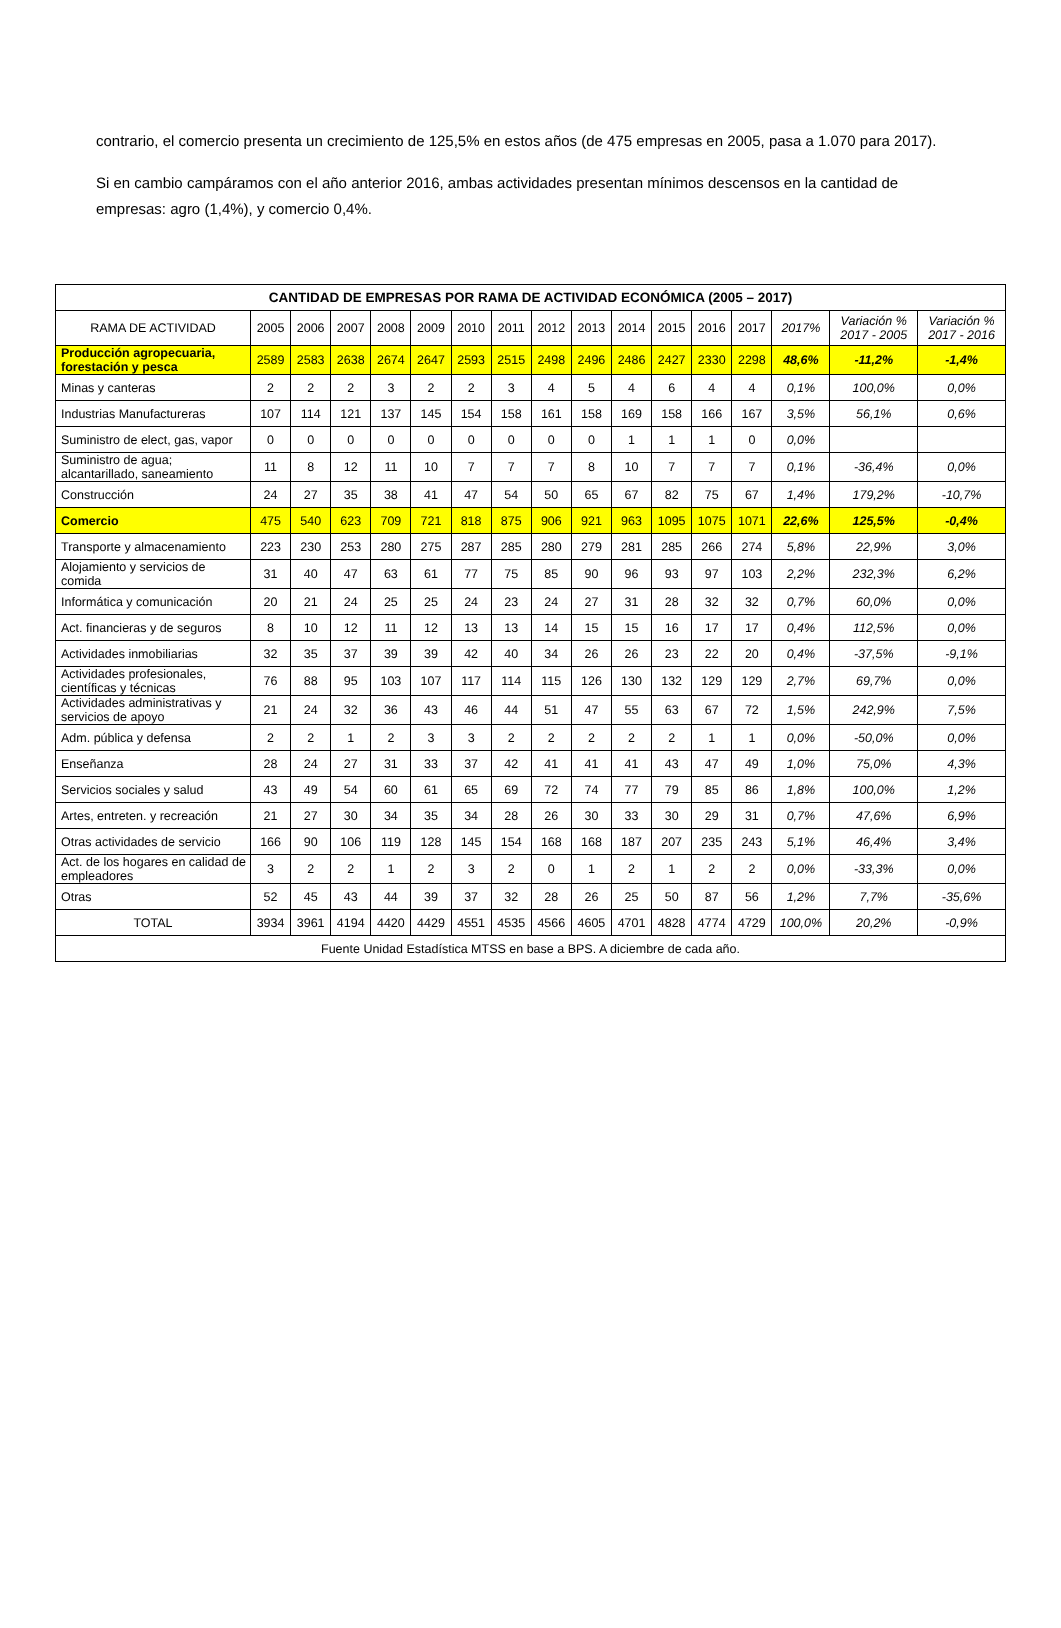contrario, el comercio presenta un crecimiento de 125,5% en estos años (de 475 empresas en 2005, pasa a 1.070 para 2017).
Si en cambio campáramos con el año anterior 2016, ambas actividades presentan mínimos descensos en la cantidad de empresas: agro (1,4%), y comercio 0,4%.
| CANTIDAD DE EMPRESAS POR RAMA DE ACTIVIDAD ECONÓMICA (2005 – 2017) | | | | | | | | | | | | | | | | |
| --- | --- | --- | --- | --- | --- | --- | --- | --- | --- | --- | --- | --- | --- | --- | --- | --- |
| RAMA DE ACTIVIDAD | 2005 | 2006 | 2007 | 2008 | 2009 | 2010 | 2011 | 2012 | 2013 | 2014 | 2015 | 2016 | 2017 | 2017% | Variación % 2017 - 2005 | Variación % 2017 - 2016 |
| Producción agropecuaria, forestación y pesca | 2589 | 2583 | 2638 | 2674 | 2647 | 2593 | 2515 | 2498 | 2496 | 2486 | 2427 | 2330 | 2298 | 48,6% | -11,2% | -1,4% |
| Minas y canteras | 2 | 2 | 2 | 3 | 2 | 2 | 3 | 4 | 5 | 4 | 6 | 4 | 4 | 0,1% | 100,0% | 0,0% |
| Industrias Manufactureras | 107 | 114 | 121 | 137 | 145 | 154 | 158 | 161 | 158 | 169 | 158 | 166 | 167 | 3,5% | 56,1% | 0,6% |
| Suministro de elect, gas, vapor | 0 | 0 | 0 | 0 | 0 | 0 | 0 | 0 | 0 | 1 | 1 | 1 | 0 | 0,0% | | |
| Suministro de agua; alcantarillado, saneamiento | 11 | 8 | 12 | 11 | 10 | 7 | 7 | 7 | 8 | 10 | 7 | 7 | 7 | 0,1% | -36,4% | 0,0% |
| Construcción | 24 | 27 | 35 | 38 | 41 | 47 | 54 | 50 | 65 | 67 | 82 | 75 | 67 | 1,4% | 179,2% | -10,7% |
| Comercio | 475 | 540 | 623 | 709 | 721 | 818 | 875 | 906 | 921 | 963 | 1095 | 1075 | 1071 | 22,6% | 125,5% | -0,4% |
| Transporte y almacenamiento | 223 | 230 | 253 | 280 | 275 | 287 | 285 | 280 | 279 | 281 | 285 | 266 | 274 | 5,8% | 22,9% | 3,0% |
| Alojamiento y servicios de comida | 31 | 40 | 47 | 63 | 61 | 77 | 75 | 85 | 90 | 96 | 93 | 97 | 103 | 2,2% | 232,3% | 6,2% |
| Informática y comunicación | 20 | 21 | 24 | 25 | 25 | 24 | 23 | 24 | 27 | 31 | 28 | 32 | 32 | 0,7% | 60,0% | 0,0% |
| Act. financieras y de seguros | 8 | 10 | 12 | 11 | 12 | 13 | 13 | 14 | 15 | 15 | 16 | 17 | 17 | 0,4% | 112,5% | 0,0% |
| Actividades inmobiliarias | 32 | 35 | 37 | 39 | 39 | 42 | 40 | 34 | 26 | 26 | 23 | 22 | 20 | 0,4% | -37,5% | -9,1% |
| Actividades profesionales, científicas y técnicas | 76 | 88 | 95 | 103 | 107 | 117 | 114 | 115 | 126 | 130 | 132 | 129 | 129 | 2,7% | 69,7% | 0,0% |
| Actividades administrativas y servicios de apoyo | 21 | 24 | 32 | 36 | 43 | 46 | 44 | 51 | 47 | 55 | 63 | 67 | 72 | 1,5% | 242,9% | 7,5% |
| Adm. pública y defensa | 2 | 2 | 1 | 2 | 3 | 3 | 2 | 2 | 2 | 2 | 2 | 1 | 1 | 0,0% | -50,0% | 0,0% |
| Enseñanza | 28 | 24 | 27 | 31 | 33 | 37 | 42 | 41 | 41 | 41 | 43 | 47 | 49 | 1,0% | 75,0% | 4,3% |
| Servicios sociales y salud | 43 | 49 | 54 | 60 | 61 | 65 | 69 | 72 | 74 | 77 | 79 | 85 | 86 | 1,8% | 100,0% | 1,2% |
| Artes, entreten. y recreación | 21 | 27 | 30 | 34 | 35 | 34 | 28 | 26 | 30 | 33 | 30 | 29 | 31 | 0,7% | 47,6% | 6,9% |
| Otras actividades de servicio | 166 | 90 | 106 | 119 | 128 | 145 | 154 | 168 | 168 | 187 | 207 | 235 | 243 | 5,1% | 46,4% | 3,4% |
| Act. de los hogares en calidad de empleadores | 3 | 2 | 2 | 1 | 2 | 3 | 2 | 0 | 1 | 2 | 1 | 2 | 2 | 0,0% | -33,3% | 0,0% |
| Otras | 52 | 45 | 43 | 44 | 39 | 37 | 32 | 28 | 26 | 25 | 50 | 87 | 56 | 1,2% | 7,7% | -35,6% |
| TOTAL | 3934 | 3961 | 4194 | 4420 | 4429 | 4551 | 4535 | 4566 | 4605 | 4701 | 4828 | 4774 | 4729 | 100,0% | 20,2% | -0,9% |
| Fuente Unidad Estadística MTSS en base a BPS. A diciembre de cada año. | | | | | | | | | | | | | | | | |